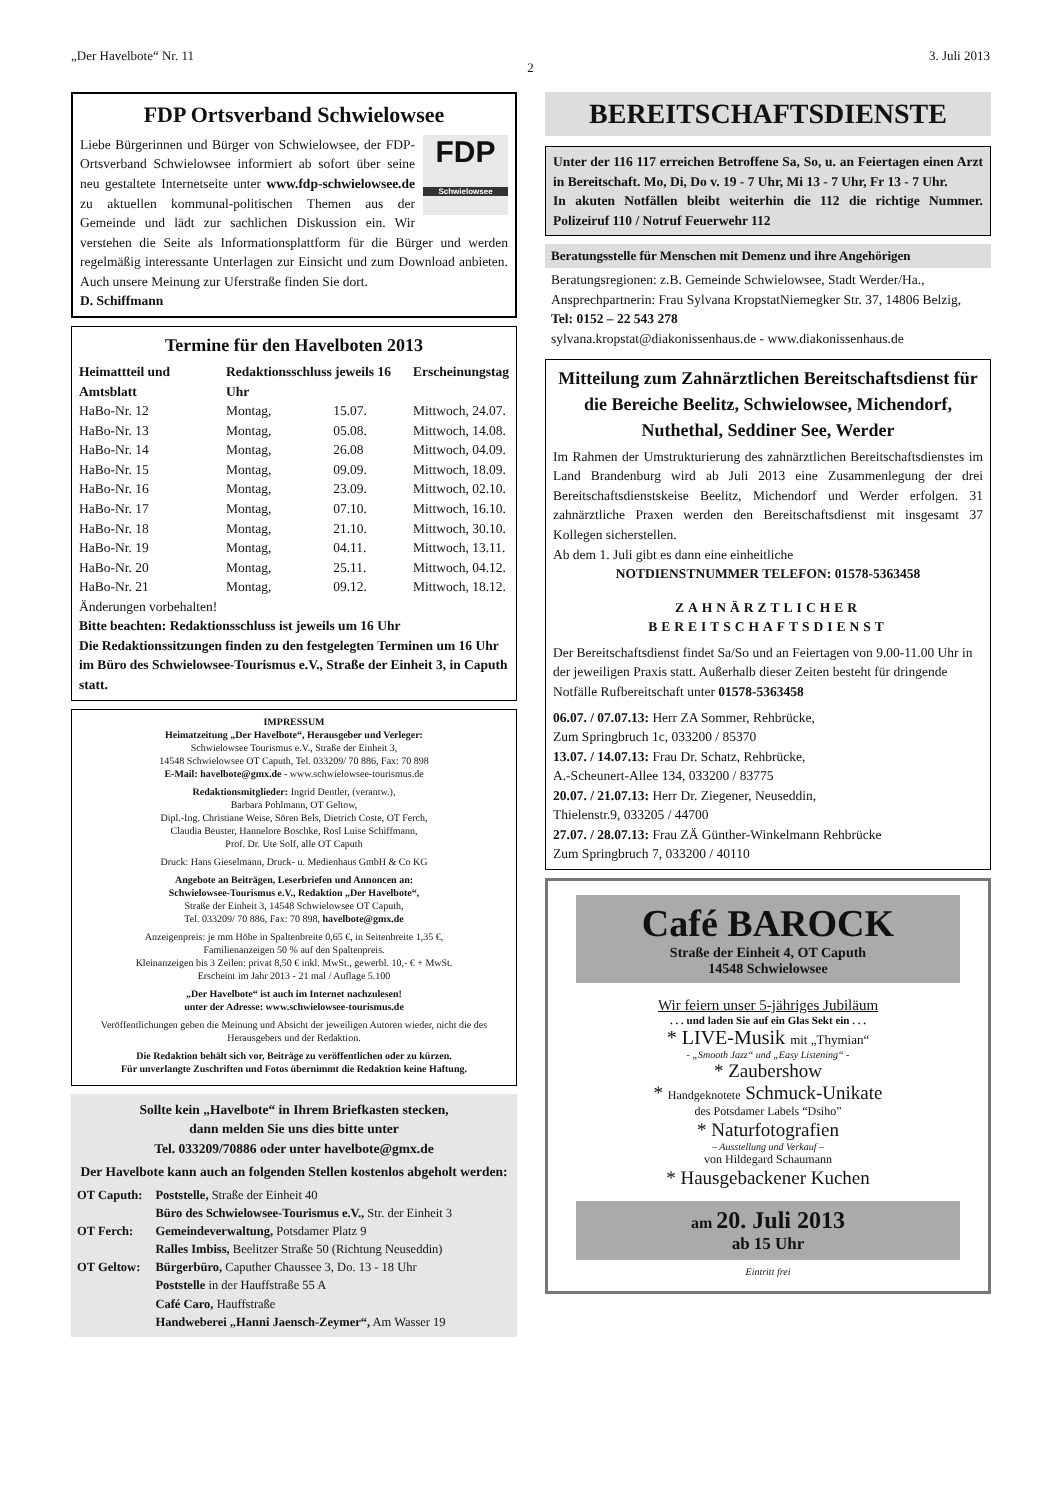„Der Havelbote“ Nr. 11 2 3. Juli 2013
FDP Ortsverband Schwielowsee
FDP
Schwielowsee
Liebe Bürgerinnen und Bürger von Schwielowsee, der FDP-Ortsverband Schwielowsee informiert ab sofort über seine neu gestaltete Internetseite unter www.fdp-schwielowsee.de zu aktuellen kommunal-politischen Themen aus der Gemeinde und lädt zur sachlichen Diskussion ein. Wir verstehen die Seite als Informationsplattform für die Bürger und werden regelmäßig interessante Unterlagen zur Einsicht und zum Download anbieten. Auch unsere Meinung zur Uferstraße finden Sie dort.
D. Schiffmann
Termine für den Havelboten 2013
| Heimattteil und Amtsblatt | Redaktionsschluss jeweils 16 Uhr | | Erscheinungstag |
| --- | --- | --- | --- |
| HaBo-Nr. 12 | Montag, | 15.07. | Mittwoch, 24.07. |
| HaBo-Nr. 13 | Montag, | 05.08. | Mittwoch, 14.08. |
| HaBo-Nr. 14 | Montag, | 26.08 | Mittwoch, 04.09. |
| HaBo-Nr. 15 | Montag, | 09.09. | Mittwoch, 18.09. |
| HaBo-Nr. 16 | Montag, | 23.09. | Mittwoch, 02.10. |
| HaBo-Nr. 17 | Montag, | 07.10. | Mittwoch, 16.10. |
| HaBo-Nr. 18 | Montag, | 21.10. | Mittwoch, 30.10. |
| HaBo-Nr. 19 | Montag, | 04.11. | Mittwoch, 13.11. |
| HaBo-Nr. 20 | Montag, | 25.11. | Mittwoch, 04.12. |
| HaBo-Nr. 21 | Montag, | 09.12. | Mittwoch, 18.12. |
Änderungen vorbehalten!
Bitte beachten: Redaktionsschluss ist jeweils um 16 Uhr
Die Redaktionssitzungen finden zu den festgelegten Terminen um 16 Uhr im Büro des Schwielowsee-Tourismus e.V., Straße der Einheit 3, in Caputh statt.
IMPRESSUM
Heimatzeitung „Der Havelbote“, Herausgeber und Verleger:
Schwielowsee Tourismus e.V., Straße der Einheit 3,
14548 Schwielowsee OT Caputh, Tel. 033209/ 70 886, Fax: 70 898
E-Mail: havelbote@gmx.de - www.schwielowsee-tourismus.de
Redaktionsmitglieder: Ingrid Dentler, (verantw.),
Barbara Pohlmann, OT Geltow,
Dipl.-Ing. Christiane Weise, Sören Bels, Dietrich Coste, OT Ferch,
Claudia Beuster, Hannelore Boschke, Rosl Luise Schiffmann,
Prof. Dr. Ute Solf, alle OT Caputh
Druck: Hans Gieselmann, Druck- u. Medienhaus GmbH & Co KG
Angebote an Beiträgen, Leserbriefen und Annoncen an:
Schwielowsee-Tourismus e.V., Redaktion „Der Havelbote“,
Straße der Einheit 3, 14548 Schwielowsee OT Caputh,
Tel. 033209/ 70 886, Fax: 70 898, havelbote@gmx.de
Anzeigenpreis: je mm Höhe in Spaltenbreite 0,65 €, in Seitenbreite 1,35 €,
Familienanzeigen 50 % auf den Spaltenpreis.
Kleinanzeigen bis 3 Zeilen: privat 8,50 € inkl. MwSt., gewerbl. 10,- € + MwSt.
Erscheint im Jahr 2013 - 21 mal / Auflage 5.100
„Der Havelbote“ ist auch im Internet nachzulesen!
unter der Adresse: www.schwielowsee-tourismus.de
Veröffentlichungen geben die Meinung und Absicht der jeweiligen Autoren wieder, nicht die des Herausgebers und der Redaktion.
Die Redaktion behält sich vor, Beiträge zu veröffentlichen oder zu kürzen.
Für unverlangte Zuschriften und Fotos übernimmt die Redaktion keine Haftung.
Sollte kein „Havelbote“ in Ihrem Briefkasten stecken,
dann melden Sie uns dies bitte unter
Tel. 033209/70886 oder unter havelbote@gmx.de
Der Havelbote kann auch an folgenden Stellen kostenlos abgeholt werden:
| OT Caputh: | Poststelle, Straße der Einheit 40 |
| | Büro des Schwielowsee-Tourismus e.V., Str. der Einheit 3 |
| OT Ferch: | Gemeindeverwaltung, Potsdamer Platz 9 |
| | Ralles Imbiss, Beelitzer Straße 50 (Richtung Neuseddin) |
| OT Geltow: | Bürgerbüro, Caputher Chaussee 3, Do. 13 - 18 Uhr |
| | Poststelle in der Hauffstraße 55 A |
| | Café Caro, Hauffstraße |
| | Handweberei „Hanni Jaensch-Zeymer“, Am Wasser 19 |
BEREITSCHAFTSDIENSTE
Unter der 116 117 erreichen Betroffene Sa, So, u. an Feiertagen einen Arzt in Bereitschaft. Mo, Di, Do v. 19 - 7 Uhr, Mi 13 - 7 Uhr, Fr 13 - 7 Uhr.
In akuten Notfällen bleibt weiterhin die 112 die richtige Nummer. Polizeiruf 110 / Notruf Feuerwehr 112
Beratungsstelle für Menschen mit Demenz und ihre Angehörigen
Beratungsregionen: z.B. Gemeinde Schwielowsee, Stadt Werder/Ha., Ansprechpartnerin: Frau Sylvana KropstatNiemegker Str. 37, 14806 Belzig, Tel: 0152 – 22 543 278
sylvana.kropstat@diakonissenhaus.de - www.diakonissenhaus.de
Mitteilung zum Zahnärztlichen Bereitschaftsdienst für die Bereiche Beelitz, Schwielowsee, Michendorf, Nuthethal, Seddiner See, Werder
Im Rahmen der Umstrukturierung des zahnärztlichen Bereitschaftsdienstes im Land Brandenburg wird ab Juli 2013 eine Zusammenlegung der drei Bereitschaftsdienstskeise Beelitz, Michendorf und Werder erfolgen. 31 zahnärztliche Praxen werden den Bereitschaftsdienst mit insgesamt 37 Kollegen sicherstellen.
Ab dem 1. Juli gibt es dann eine einheitliche
NOTDIENSTNUMMER TELEFON: 01578-5363458
ZAHNÄRZTLICHER
BEREITSCHAFTSDIENST
Der Bereitschaftsdienst findet Sa/So und an Feiertagen von 9.00-11.00 Uhr in der jeweiligen Praxis statt. Außerhalb dieser Zeiten besteht für dringende Notfälle Rufbereitschaft unter 01578-5363458
06.07. / 07.07.13: Herr ZA Sommer, Rehbrücke,
Zum Springbruch 1c, 033200 / 85370
13.07. / 14.07.13: Frau Dr. Schatz, Rehbrücke,
A.-Scheunert-Allee 134, 033200 / 83775
20.07. / 21.07.13: Herr Dr. Ziegener, Neuseddin,
Thielenstr.9, 033205 / 44700
27.07. / 28.07.13: Frau ZÄ Günther-Winkelmann Rehbrücke
Zum Springbruch 7, 033200 / 40110
Café BAROCK
Straße der Einheit 4, OT Caputh
14548 Schwielowsee
Wir feiern unser 5-jähriges Jubiläum
. . . und laden Sie auf ein Glas Sekt ein . . .
* LIVE-Musik mit „Thymian“
- „Smooth Jazz“ und „Easy Listening“ -
* Zaubershow
* Handgeknotete Schmuck-Unikate
des Potsdamer Labels “Dsiho”
* Naturfotografien
– Ausstellung und Verkauf –
von Hildegard Schaumann
* Hausgebackener Kuchen
am 20. Juli 2013
ab 15 Uhr
Eintritt frei